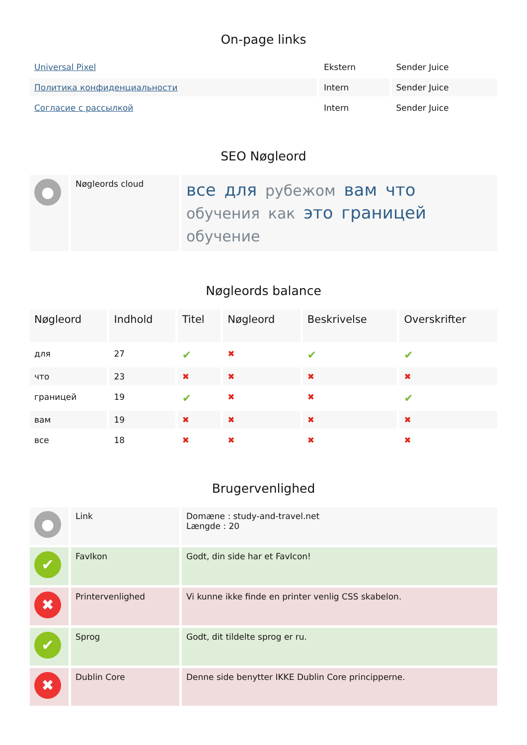On-page links
| Universal Pixel | Ekstern | Sender Juice |
| Политика конфиденциальности | Intern | Sender Juice |
| Согласие с рассылкой | Intern | Sender Juice |
SEO Nøgleord
| ● | Nøgleords cloud | все для рубежом вам что обучения как это границей обучение |
Nøgleords balance
| Nøgleord | Indhold | Titel | Nøgleord | Beskrivelse | Overskrifter |
| --- | --- | --- | --- | --- | --- |
| для | 27 | ✔ | ✖ | ✔ | ✔ |
| что | 23 | ✖ | ✖ | ✖ | ✖ |
| границей | 19 | ✔ | ✖ | ✖ | ✔ |
| вам | 19 | ✖ | ✖ | ✖ | ✖ |
| все | 18 | ✖ | ✖ | ✖ | ✖ |
Brugervenlighed
| ● | Link | Domæne : study-and-travel.net Længde : 20 |
| ✔ | FavIkon | Godt, din side har et FavIcon! |
| ✖ | Printervenlighed | Vi kunne ikke finde en printer venlig CSS skabelon. |
| ✔ | Sprog | Godt, dit tildelte sprog er ru. |
| ✖ | Dublin Core | Denne side benytter IKKE Dublin Core principperne. |